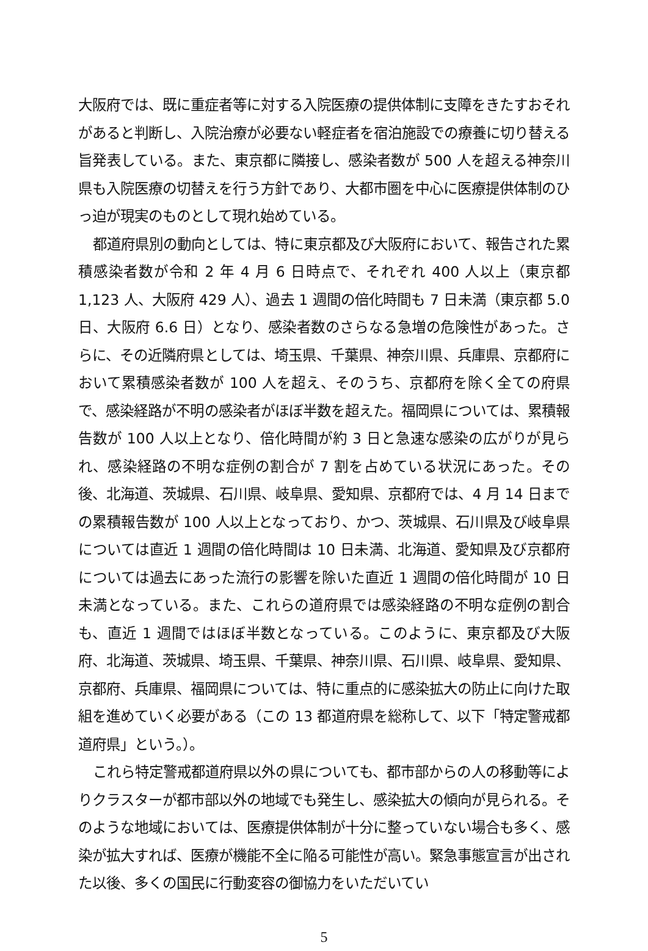大阪府では、既に重症者等に対する入院医療の提供体制に支障をきたすおそれがあると判断し、入院治療が必要ない軽症者を宿泊施設での療養に切り替える旨発表している。また、東京都に隣接し、感染者数が 500 人を超える神奈川県も入院医療の切替えを行う方針であり、大都市圏を中心に医療提供体制のひっ迫が現実のものとして現れ始めている。
都道府県別の動向としては、特に東京都及び大阪府において、報告された累積感染者数が令和 2 年 4 月 6 日時点で、それぞれ 400 人以上（東京都 1,123 人、大阪府 429 人）、過去 1 週間の倍化時間も 7 日未満（東京都 5.0 日、大阪府 6.6 日）となり、感染者数のさらなる急増の危険性があった。さらに、その近隣府県としては、埼玉県、千葉県、神奈川県、兵庫県、京都府において累積感染者数が 100 人を超え、そのうち、京都府を除く全ての府県で、感染経路が不明の感染者がほぼ半数を超えた。福岡県については、累積報告数が 100 人以上となり、倍化時間が約 3 日と急速な感染の広がりが見られ、感染経路の不明な症例の割合が 7 割を占めている状況にあった。その後、北海道、茨城県、石川県、岐阜県、愛知県、京都府では、4 月 14 日までの累積報告数が 100 人以上となっており、かつ、茨城県、石川県及び岐阜県については直近 1 週間の倍化時間は 10 日未満、北海道、愛知県及び京都府については過去にあった流行の影響を除いた直近 1 週間の倍化時間が 10 日未満となっている。また、これらの道府県では感染経路の不明な症例の割合も、直近 1 週間ではほぼ半数となっている。このように、東京都及び大阪府、北海道、茨城県、埼玉県、千葉県、神奈川県、石川県、岐阜県、愛知県、京都府、兵庫県、福岡県については、特に重点的に感染拡大の防止に向けた取組を進めていく必要がある（この 13 都道府県を総称して、以下「特定警戒都道府県」という。）。
これら特定警戒都道府県以外の県についても、都市部からの人の移動等によりクラスターが都市部以外の地域でも発生し、感染拡大の傾向が見られる。そのような地域においては、医療提供体制が十分に整っていない場合も多く、感染が拡大すれば、医療が機能不全に陥る可能性が高い。緊急事態宣言が出された以後、多くの国民に行動変容の御協力をいただいてい
5